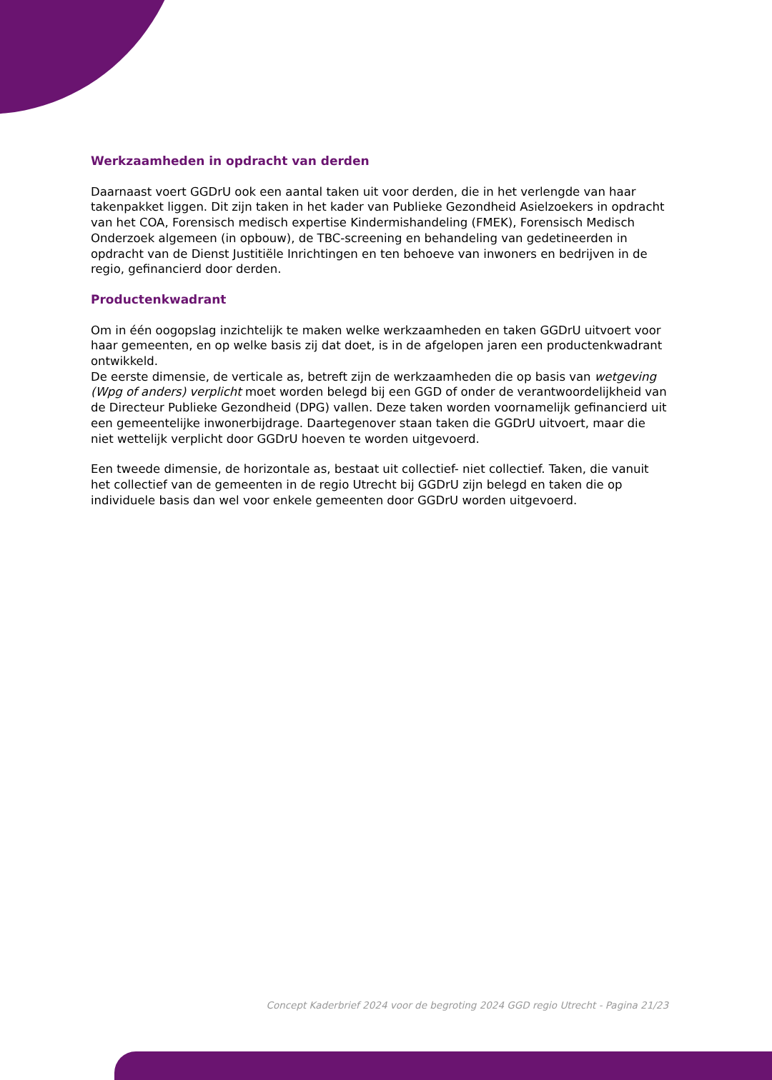Werkzaamheden in opdracht van derden
Daarnaast voert GGDrU ook een aantal taken uit voor derden, die in het verlengde van haar takenpakket liggen. Dit zijn taken in het kader van Publieke Gezondheid Asielzoekers in opdracht van het COA, Forensisch medisch expertise Kindermishandeling (FMEK), Forensisch Medisch Onderzoek algemeen (in opbouw), de TBC-screening en behandeling van gedetineerden in opdracht van de Dienst Justitiële Inrichtingen en ten behoeve van inwoners en bedrijven in de regio, gefinancierd door derden.
Productenkwadrant
Om in één oogopslag inzichtelijk te maken welke werkzaamheden en taken GGDrU uitvoert voor haar gemeenten, en op welke basis zij dat doet, is in de afgelopen jaren een productenkwadrant ontwikkeld.
De eerste dimensie, de verticale as, betreft zijn de werkzaamheden die op basis van wetgeving (Wpg of anders) verplicht moet worden belegd bij een GGD of onder de verantwoordelijkheid van de Directeur Publieke Gezondheid (DPG) vallen. Deze taken worden voornamelijk gefinancierd uit een gemeentelijke inwonerbijdrage. Daartegenover staan taken die GGDrU uitvoert, maar die niet wettelijk verplicht door GGDrU hoeven te worden uitgevoerd.
Een tweede dimensie, de horizontale as, bestaat uit collectief- niet collectief. Taken, die vanuit het collectief van de gemeenten in de regio Utrecht bij GGDrU zijn belegd en taken die op individuele basis dan wel voor enkele gemeenten door GGDrU worden uitgevoerd.
Concept Kaderbrief 2024 voor de begroting 2024 GGD regio Utrecht - Pagina 21/23